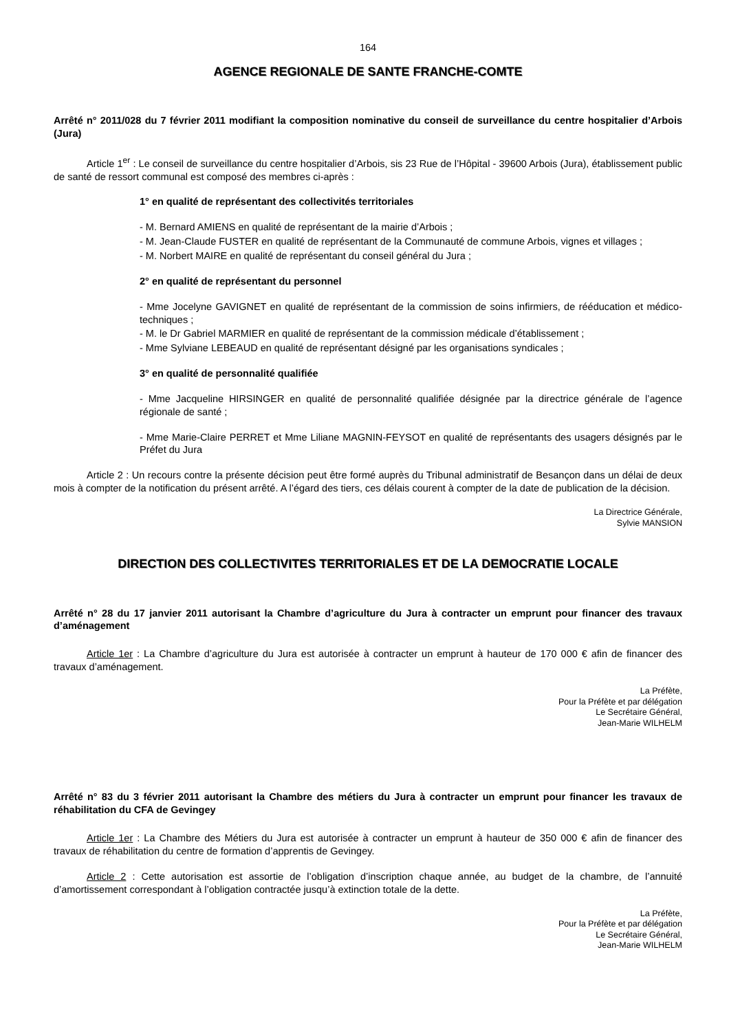164
AGENCE REGIONALE DE SANTE FRANCHE-COMTE
Arrêté n° 2011/028 du 7 février 2011 modifiant la composition nominative du conseil de surveillance du centre hospitalier d’Arbois (Jura)
Article 1<sup>er</sup> : Le conseil de surveillance du centre hospitalier d’Arbois, sis 23 Rue de l’Hôpital - 39600 Arbois (Jura), établissement public de santé de ressort communal est composé des membres ci-après :
1° en qualité de représentant des collectivités territoriales
- M. Bernard AMIENS en qualité de représentant de la mairie d’Arbois ;
- M. Jean-Claude FUSTER en qualité de représentant de la Communauté de commune Arbois, vignes et villages ;
- M. Norbert MAIRE en qualité de représentant du conseil général du Jura ;
2° en qualité de représentant du personnel
- Mme Jocelyne GAVIGNET en qualité de représentant de la commission de soins infirmiers, de rééducation et médico-techniques ;
- M. le Dr Gabriel MARMIER en qualité de représentant de la commission médicale d’établissement ;
- Mme Sylviane LEBEAUD en qualité de représentant désigné par les organisations syndicales ;
3° en qualité de personnalité qualifiée
- Mme Jacqueline HIRSINGER en qualité de personnalité qualifiée désignée par la directrice générale de l’agence régionale de santé ;
- Mme Marie-Claire PERRET et Mme Liliane MAGNIN-FEYSOT en qualité de représentants des usagers désignés par le Préfet du Jura
Article 2 : Un recours contre la présente décision peut être formé auprès du Tribunal administratif de Besançon dans un délai de deux mois à compter de la notification du présent arrêté. A l’égard des tiers, ces délais courent à compter de la date de publication de la décision.
La Directrice Générale,
Sylvie MANSION
DIRECTION DES COLLECTIVITES TERRITORIALES ET DE LA DEMOCRATIE LOCALE
Arrêté n° 28 du 17 janvier 2011 autorisant la Chambre d’agriculture du Jura à contracter un emprunt pour financer des travaux d’aménagement
Article 1er : La Chambre d’agriculture du Jura est autorisée à contracter un emprunt à hauteur de 170 000 € afin de financer des travaux d’aménagement.
La Préfète,
Pour la Préfète et par délégation
Le Secrétaire Général,
Jean-Marie WILHELM
Arrêté n° 83 du 3 février 2011 autorisant la Chambre des métiers du Jura à contracter un emprunt pour financer les travaux de réhabilitation du CFA de Gevingey
Article 1er : La Chambre des Métiers du Jura est autorisée à contracter un emprunt à hauteur de 350 000 € afin de financer des travaux de réhabilitation du centre de formation d’apprentis de Gevingey.
Article 2 : Cette autorisation est assortie de l’obligation d’inscription chaque année, au budget de la chambre, de l’annuité d’amortissement correspondant à l’obligation contractée jusqu’à extinction totale de la dette.
La Préfète,
Pour la Préfète et par délégation
Le Secrétaire Général,
Jean-Marie WILHELM